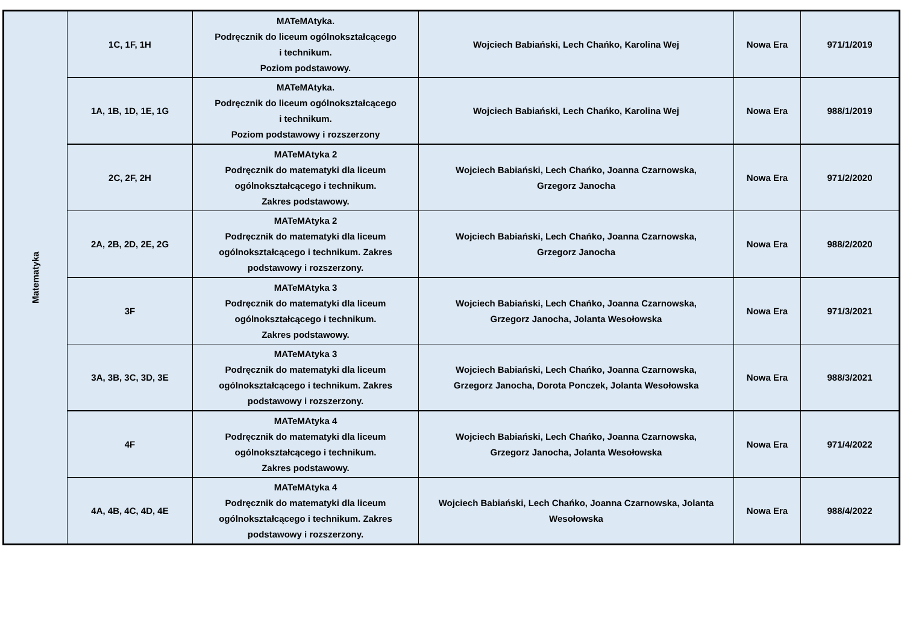| Matematyka | 1C, 1F, 1H | MATeMAtyka. Podręcznik do liceum ogólnokształcącego i technikum. Poziom podstawowy. | Wojciech Babiański, Lech Chańko, Karolina Wej | Nowa Era | 971/1/2019 |
| | 1A, 1B, 1D, 1E, 1G | MATeMAtyka. Podręcznik do liceum ogólnokształcącego i technikum. Poziom podstawowy i rozszerzony | Wojciech Babiański, Lech Chańko, Karolina Wej | Nowa Era | 988/1/2019 |
| | 2C, 2F, 2H | MATeMAtyka 2 Podręcznik do matematyki dla liceum ogólnokształcącego i technikum. Zakres podstawowy. | Wojciech Babiański, Lech Chańko, Joanna Czarnowska, Grzegorz Janocha | Nowa Era | 971/2/2020 |
| | 2A, 2B, 2D, 2E, 2G | MATeMAtyka 2 Podręcznik do matematyki dla liceum ogólnokształcącego i technikum. Zakres podstawowy i rozszerzony. | Wojciech Babiański, Lech Chańko, Joanna Czarnowska, Grzegorz Janocha | Nowa Era | 988/2/2020 |
| | 3F | MATeMAtyka 3 Podręcznik do matematyki dla liceum ogólnokształcącego i technikum. Zakres podstawowy. | Wojciech Babiański, Lech Chańko, Joanna Czarnowska, Grzegorz Janocha, Jolanta Wesołowska | Nowa Era | 971/3/2021 |
| | 3A, 3B, 3C, 3D, 3E | MATeMAtyka 3 Podręcznik do matematyki dla liceum ogólnokształcącego i technikum. Zakres podstawowy i rozszerzony. | Wojciech Babiański, Lech Chańko, Joanna Czarnowska, Grzegorz Janocha, Dorota Ponczek, Jolanta Wesołowska | Nowa Era | 988/3/2021 |
| | 4F | MATeMAtyka 4 Podręcznik do matematyki dla liceum ogólnokształcącego i technikum. Zakres podstawowy. | Wojciech Babiański, Lech Chańko, Joanna Czarnowska, Grzegorz Janocha, Jolanta Wesołowska | Nowa Era | 971/4/2022 |
| | 4A, 4B, 4C, 4D, 4E | MATeMAtyka 4 Podręcznik do matematyki dla liceum ogólnokształcącego i technikum. Zakres podstawowy i rozszerzony. | Wojciech Babiański, Lech Chańko, Joanna Czarnowska, Jolanta Wesołowska | Nowa Era | 988/4/2022 |